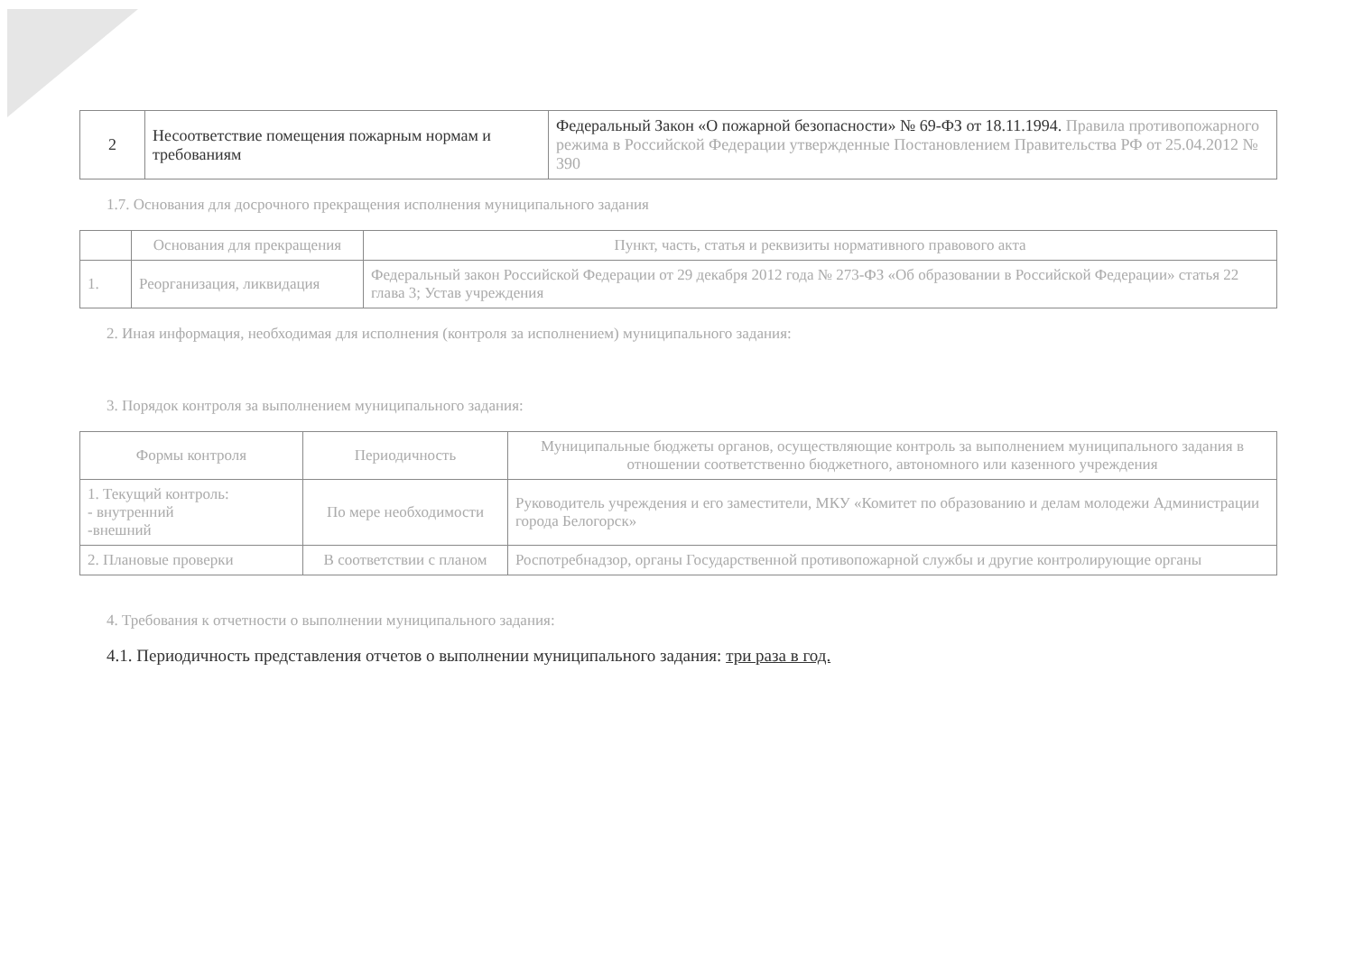| 2 | Несоответствие помещения пожарным нормам и требованиям | Федеральный Закон «О пожарной безопасности» № 69-ФЗ от 18.11.1994. Правила противопожарного режима в Российской Федерации утвержденные Постановлением Правительства РФ от 25.04.2012 № 390 |
1.7. Основания для досрочного прекращения исполнения муниципального задания
| | Основания для прекращения | Пункт, часть, статья и реквизиты нормативного правового акта |
| 1. | Реорганизация, ликвидация | Федеральный закон Российской Федерации от 29 декабря 2012 года № 273-ФЗ «Об образовании в Российской Федерации» статья 22 глава 3; Устав учреждения |
2. Иная информация, необходимая для исполнения (контроля за исполнением) муниципального задания:
3. Порядок контроля за выполнением муниципального задания:
| Формы контроля | Периодичность | Муниципальные бюджеты органов, осуществляющие контроль за выполнением муниципального задания в отношении соответственно бюджетного, автономного или казенного учреждения |
| 1. Текущий контроль: - внутренний -внешний | По мере необходимости | Руководитель учреждения и его заместители, МКУ «Комитет по образованию и делам молодежи Администрации города Белогорск» |
| 2. Плановые проверки | В соответствии с планом | Роспотребнадзор, органы Государственной противопожарной службы и другие контролирующие органы |
4. Требования к отчетности о выполнении муниципального задания:
4.1. Периодичность представления отчетов о выполнении муниципального задания: три раза в год.